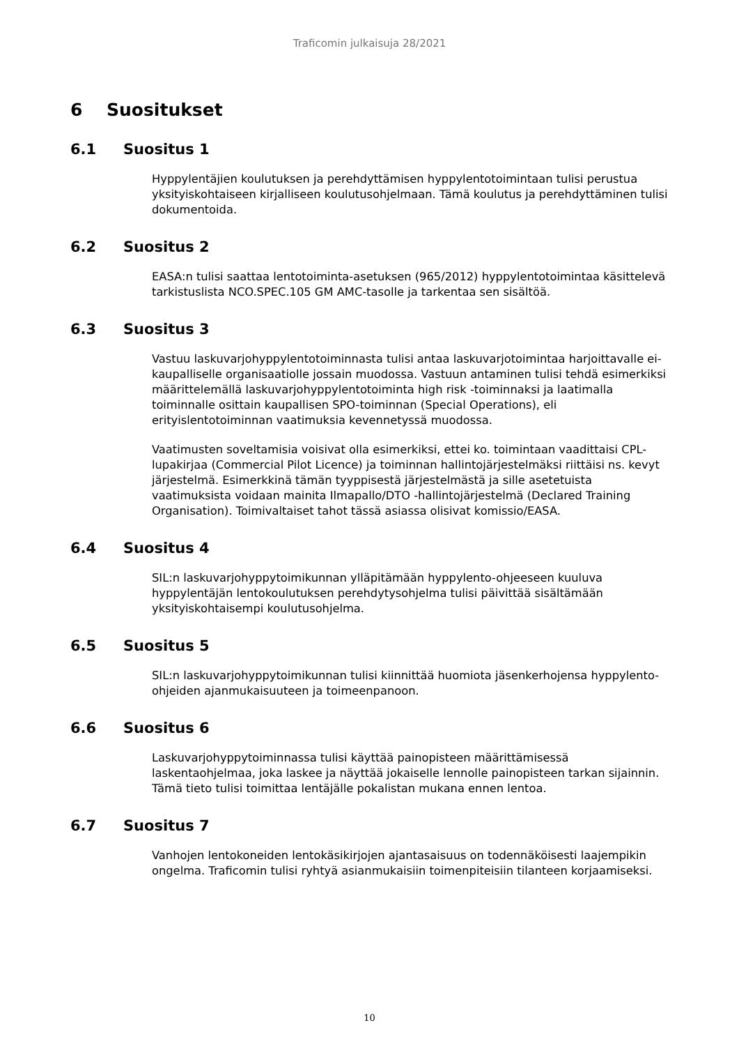Traficomin julkaisuja 28/2021
6 Suositukset
6.1 Suositus 1
Hyppylentäjien koulutuksen ja perehdyttämisen hyppylentotoimintaan tulisi perustua yksityiskohtaiseen kirjalliseen koulutusohjelmaan. Tämä koulutus ja perehdyttäminen tulisi dokumentoida.
6.2 Suositus 2
EASA:n tulisi saattaa lentotoiminta-asetuksen (965/2012) hyppylentotoimintaa käsittelevä tarkistuslista NCO.SPEC.105 GM AMC-tasolle ja tarkentaa sen sisältöä.
6.3 Suositus 3
Vastuu laskuvarjohyppylentotoiminnasta tulisi antaa laskuvarjotoimintaa harjoittavalle ei-kaupalliselle organisaatiolle jossain muodossa. Vastuun antaminen tulisi tehdä esimerkiksi määrittelemällä laskuvarjohyppylentotoiminta high risk -toiminnaksi ja laatimalla toiminnalle osittain kaupallisen SPO-toiminnan (Special Operations), eli erityislentotoiminnan vaatimuksia kevennetyssä muodossa.
Vaatimusten soveltamisia voisivat olla esimerkiksi, ettei ko. toimintaan vaadittaisi CPL-lupakirjaa (Commercial Pilot Licence) ja toiminnan hallintojärjestelmäksi riittäisi ns. kevyt järjestelmä. Esimerkkinä tämän tyyppisestä järjestelmästä ja sille asetetuista vaatimuksista voidaan mainita Ilmapallo/DTO -hallintojärjestelmä (Declared Training Organisation). Toimivaltaiset tahot tässä asiassa olisivat komissio/EASA.
6.4 Suositus 4
SIL:n laskuvarjohyppytoimikunnan ylläpitämään hyppylento-ohjeeseen kuuluva hyppylentäjän lentokoulutuksen perehdytysohjelma tulisi päivittää sisältämään yksityiskohtaisempi koulutusohjelma.
6.5 Suositus 5
SIL:n laskuvarjohyppytoimikunnan tulisi kiinnittää huomiota jäsenkerhojensa hyppylento-ohjeiden ajanmukaisuuteen ja toimeenpanoon.
6.6 Suositus 6
Laskuvarjohyppytoiminnassa tulisi käyttää painopisteen määrittämisessä laskentaohjelmaa, joka laskee ja näyttää jokaiselle lennolle painopisteen tarkan sijainnin. Tämä tieto tulisi toimittaa lentäjälle pokalistan mukana ennen lentoa.
6.7 Suositus 7
Vanhojen lentokoneiden lentokäsikirjojen ajantasaisuus on todennäköisesti laajempikin ongelma. Traficomin tulisi ryhtyä asianmukaisiin toimenpiteisiin tilanteen korjaamiseksi.
10